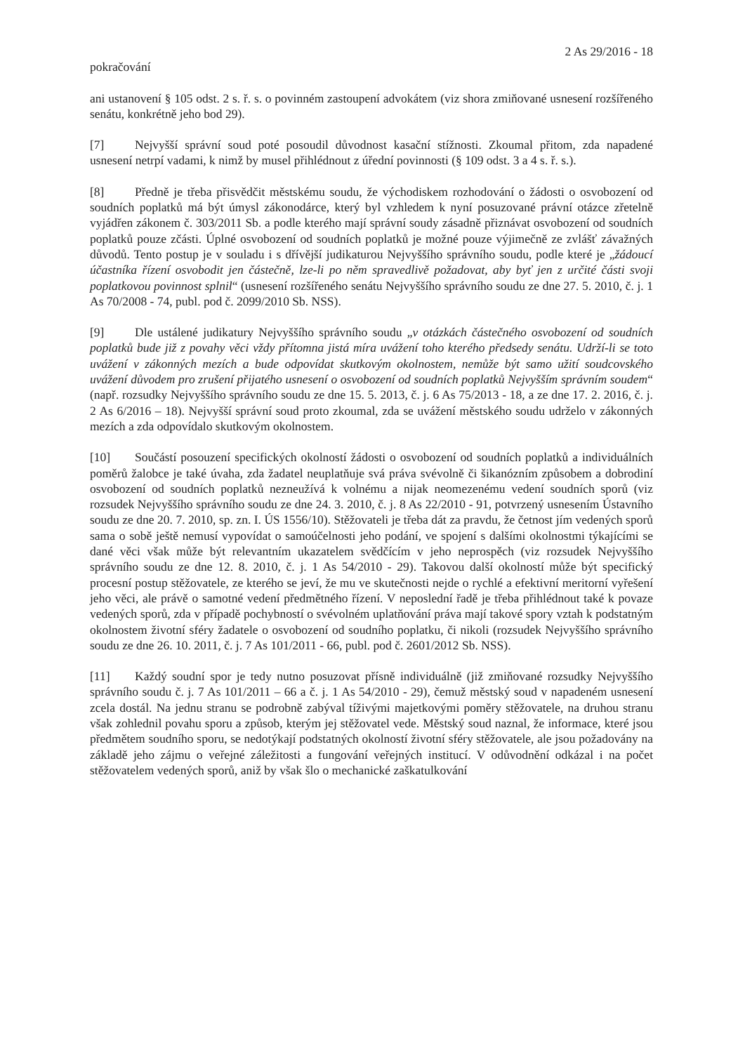2 As 29/2016 - 18
pokračování
ani ustanovení § 105 odst. 2 s. ř. s. o povinném zastoupení advokátem (viz shora zmiňované usnesení rozšířeného senátu, konkrétně jeho bod 29).
[7] Nejvyšší správní soud poté posoudil důvodnost kasační stížnosti. Zkoumal přitom, zda napadené usnesení netrpí vadami, k nimž by musel přihlédnout z úřední povinnosti (§ 109 odst. 3 a 4 s. ř. s.).
[8] Předně je třeba přisvědčit městskému soudu, že východiskem rozhodování o žádosti o osvobození od soudních poplatků má být úmysl zákonodárce, který byl vzhledem k nyní posuzované právní otázce zřetelně vyjádřen zákonem č. 303/2011 Sb. a podle kterého mají správní soudy zásadně přiznávat osvobození od soudních poplatků pouze zčásti. Úplné osvobození od soudních poplatků je možné pouze výjimečně ze zvlášť závažných důvodů. Tento postup je v souladu i s dřívější judikaturou Nejvyššího správního soudu, podle které je „žádoucí účastníka řízení osvobodit jen částečně, lze-li po něm spravedlivě požadovat, aby byť jen z určité části svoji poplatkovou povinnost splnil“ (usnesení rozšířeného senátu Nejvyššího správního soudu ze dne 27. 5. 2010, č. j. 1 As 70/2008 - 74, publ. pod č. 2099/2010 Sb. NSS).
[9] Dle ustálené judikatury Nejvyššího správního soudu „v otázkách částečného osvobození od soudních poplatků bude již z povahy věci vždy přítomna jistá míra uvážení toho kterého předsedy senátu. Udrží-li se toto uvážení v zákonných mezích a bude odpovídat skutkovým okolnostem, nemůže být samo užití soudcovského uvážení důvodem pro zrušení přijatého usnesení o osvobození od soudních poplatků Nejvyšším správním soudem“ (např. rozsudky Nejvyššího správního soudu ze dne 15. 5. 2013, č. j. 6 As 75/2013 - 18, a ze dne 17. 2. 2016, č. j. 2 As 6/2016 – 18). Nejvyšší správní soud proto zkoumal, zda se uvážení městského soudu udrželo v zákonných mezích a zda odpovídalo skutkovým okolnostem.
[10] Součástí posouzení specifických okolností žádosti o osvobození od soudních poplatků a individuálních poměrů žalobce je také úvaha, zda žadatel neuplatňuje svá práva svévolně či šikanózním způsobem a dobrodiní osvobození od soudních poplatků nezneužívá k volnému a nijak neomezenému vedení soudních sporů (viz rozsudek Nejvyššího správního soudu ze dne 24. 3. 2010, č. j. 8 As 22/2010 - 91, potvrzený usnesením Ústavního soudu ze dne 20. 7. 2010, sp. zn. I. ÚS 1556/10). Stěžovateli je třeba dát za pravdu, že četnost jím vedených sporů sama o sobě ještě nemusí vypovídat o samoúčelnosti jeho podání, ve spojení s dalšími okolnostmi týkajícími se dané věci však může být relevantním ukazatelem svědčícím v jeho neprospěch (viz rozsudek Nejvyššího správního soudu ze dne 12. 8. 2010, č. j. 1 As 54/2010 - 29). Takovou další okolností může být specifický procesní postup stěžovatele, ze kterého se jeví, že mu ve skutečnosti nejde o rychlé a efektivní meritorní vyřešení jeho věci, ale právě o samotné vedení předmětného řízení. V neposlední řadě je třeba přihlédnout také k povaze vedených sporů, zda v případě pochybností o svévolném uplatňování práva mají takové spory vztah k podstatným okolnostem životní sféry žadatele o osvobození od soudního poplatku, či nikoli (rozsudek Nejvyššího správního soudu ze dne 26. 10. 2011, č. j. 7 As 101/2011 - 66, publ. pod č. 2601/2012 Sb. NSS).
[11] Každý soudní spor je tedy nutno posuzovat přísně individuálně (již zmiňované rozsudky Nejvyššího správního soudu č. j. 7 As 101/2011 – 66 a č. j. 1 As 54/2010 - 29), čemuž městský soud v napadeném usnesení zcela dostál. Na jednu stranu se podrobně zabýval tíživými majetkovými poměry stěžovatele, na druhou stranu však zohlednil povahu sporu a způsob, kterým jej stěžovatel vede. Městský soud naznal, že informace, které jsou předmětem soudního sporu, se nedotýkají podstatných okolností životní sféry stěžovatele, ale jsou požadovány na základě jeho zájmu o veřejné záležitosti a fungování veřejných institucí. V odůvodnění odkázal i na počet stěžovatelem vedených sporů, aniž by však šlo o mechanické zaškatulkování